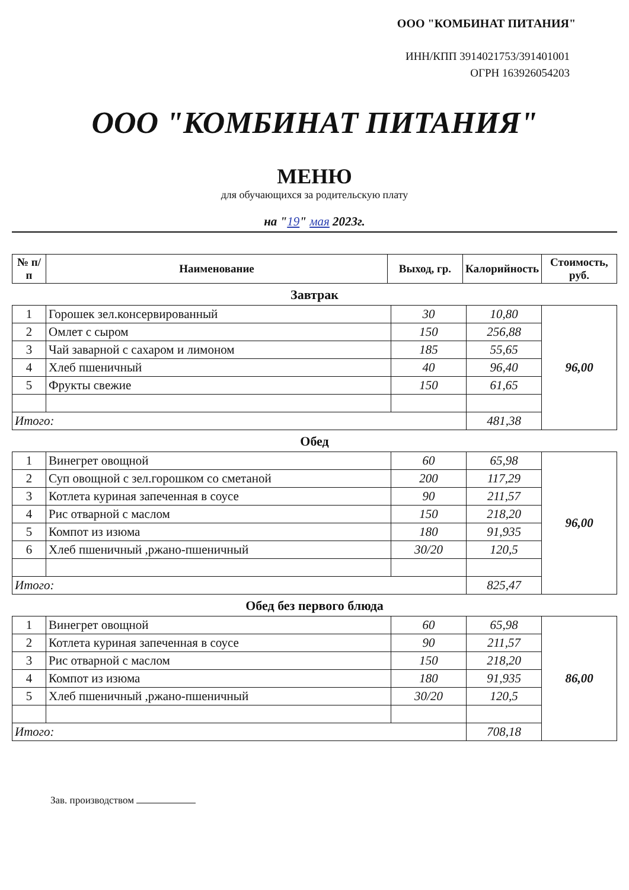ООО "КОМБИНАТ ПИТАНИЯ"
ИНН/КПП 3914021753/391401001
ОГРН 163926054203
ООО "КОМБИНАТ ПИТАНИЯ"
МЕНЮ
для обучающихся за родительскую плату
на "19" мая 2023г.
| № п/п | Наименование | Выход, гр. | Калорийность | Стоимость, руб. |
| --- | --- | --- | --- | --- |
Завтрак
| 1 | Горошек зел.консервированный | 30 | 10,80 | 96,00 |
| 2 | Омлет с сыром | 150 | 256,88 | |
| 3 | Чай заварной с сахаром и лимоном | 185 | 55,65 | |
| 4 | Хлеб пшеничный | 40 | 96,40 | |
| 5 | Фрукты свежие | 150 | 61,65 | |
| Итого: | | | 481,38 | |
Обед
| 1 | Винегрет овощной | 60 | 65,98 | 96,00 |
| 2 | Суп овощной с зел.горошком со сметаной | 200 | 117,29 | |
| 3 | Котлета куриная запеченная в соусе | 90 | 211,57 | |
| 4 | Рис отварной с маслом | 150 | 218,20 | |
| 5 | Компот из изюма | 180 | 91,935 | |
| 6 | Хлеб пшеничный ,ржано-пшеничный | 30/20 | 120,5 | |
| Итого: | | | 825,47 | |
Обед без первого блюда
| 1 | Винегрет овощной | 60 | 65,98 | 86,00 |
| 2 | Котлета куриная запеченная в соусе | 90 | 211,57 | |
| 3 | Рис отварной с маслом | 150 | 218,20 | |
| 4 | Компот из изюма | 180 | 91,935 | |
| 5 | Хлеб пшеничный ,ржано-пшеничный | 30/20 | 120,5 | |
| Итого: | | | 708,18 | |
Зав. производством